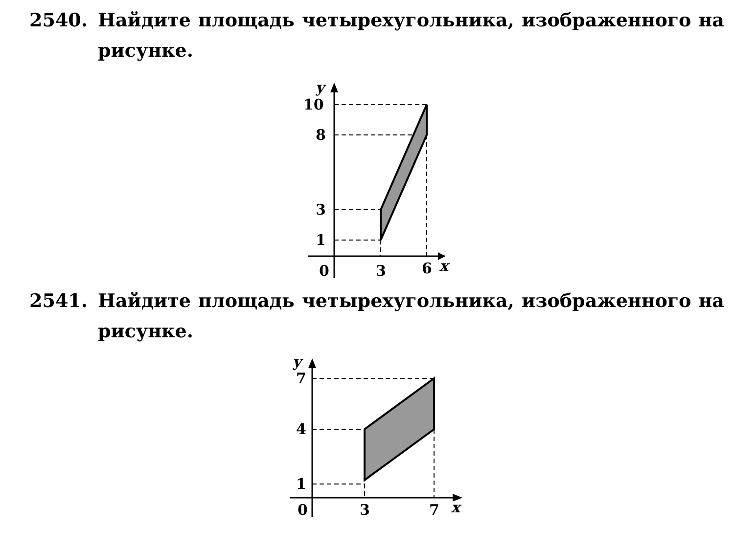2540. Найдите площадь четырехугольника, изображенного на рисунке.
10
8
3
1
0
3
6
x
y
2541. Найдите площадь четырехугольника, изображенного на рисунке.
7
4
1
0
3
7
x
y